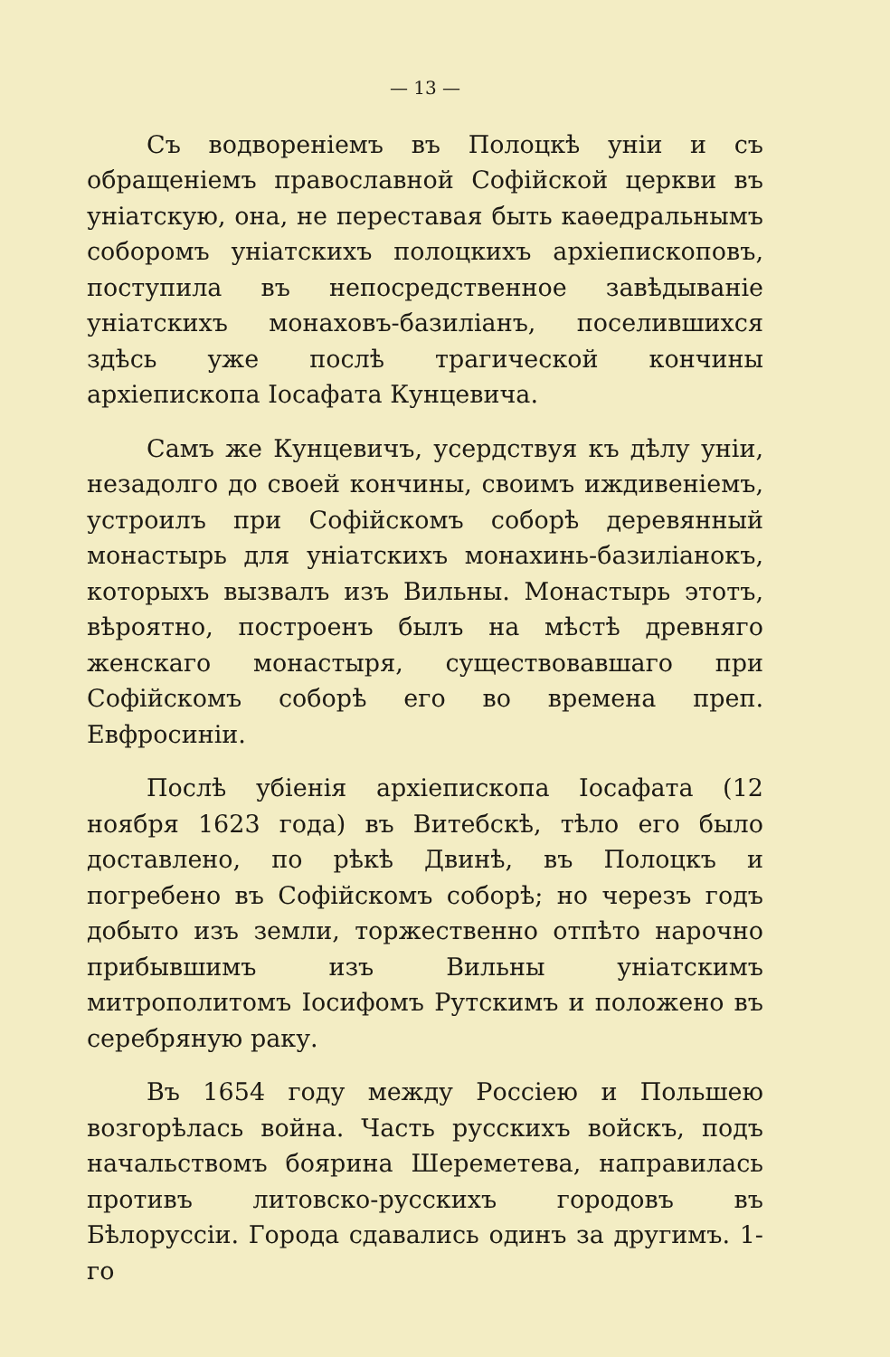— 13 —
Съ водворенiемъ въ Полоцкѣ унiи и съ обращенiемъ православной Софiйской церкви въ унiатскую, она, не переставая быть каѳедральнымъ соборомъ унiатскихъ полоцкихъ архiепископовъ, поступила въ непосредственное завѣдыванiе унiатскихъ монаховъ-базилiанъ, поселившихся здѣсь уже послѣ трагической кончины архiепископа Iосафата Кунцевича.
Самъ же Кунцевичъ, усердствуя къ дѣлу унiи, незадолго до своей кончины, своимъ иждивенiемъ, устроилъ при Софiйскомъ соборѣ деревянный монастырь для унiатскихъ монахинь-базилiанокъ, которыхъ вызвалъ изъ Вильны. Монастырь этотъ, вѣроятно, построенъ былъ на мѣстѣ древняго женскаго монастыря, существовавшаго при Софiйскомъ соборѣ его во времена преп. Евфросинiи.
Послѣ убiенiя архiепископа Iосафата (12 ноября 1623 года) въ Витебскѣ, тѣло его было доставлено, по рѣкѣ Двинѣ, въ Полоцкъ и погребено въ Софiйскомъ соборѣ; но черезъ годъ добыто изъ земли, торжественно отпѣто нарочно прибывшимъ изъ Вильны унiатскимъ митрополитомъ Iосифомъ Рутскимъ и положено въ серебряную раку.
Въ 1654 году между Россiею и Польшею возгорѣлась война. Часть русскихъ войскъ, подъ начальствомъ боярина Шереметева, направилась противъ литовско-русскихъ городовъ въ Бѣлоруссiи. Города сдавались одинъ за другимъ. 1-го